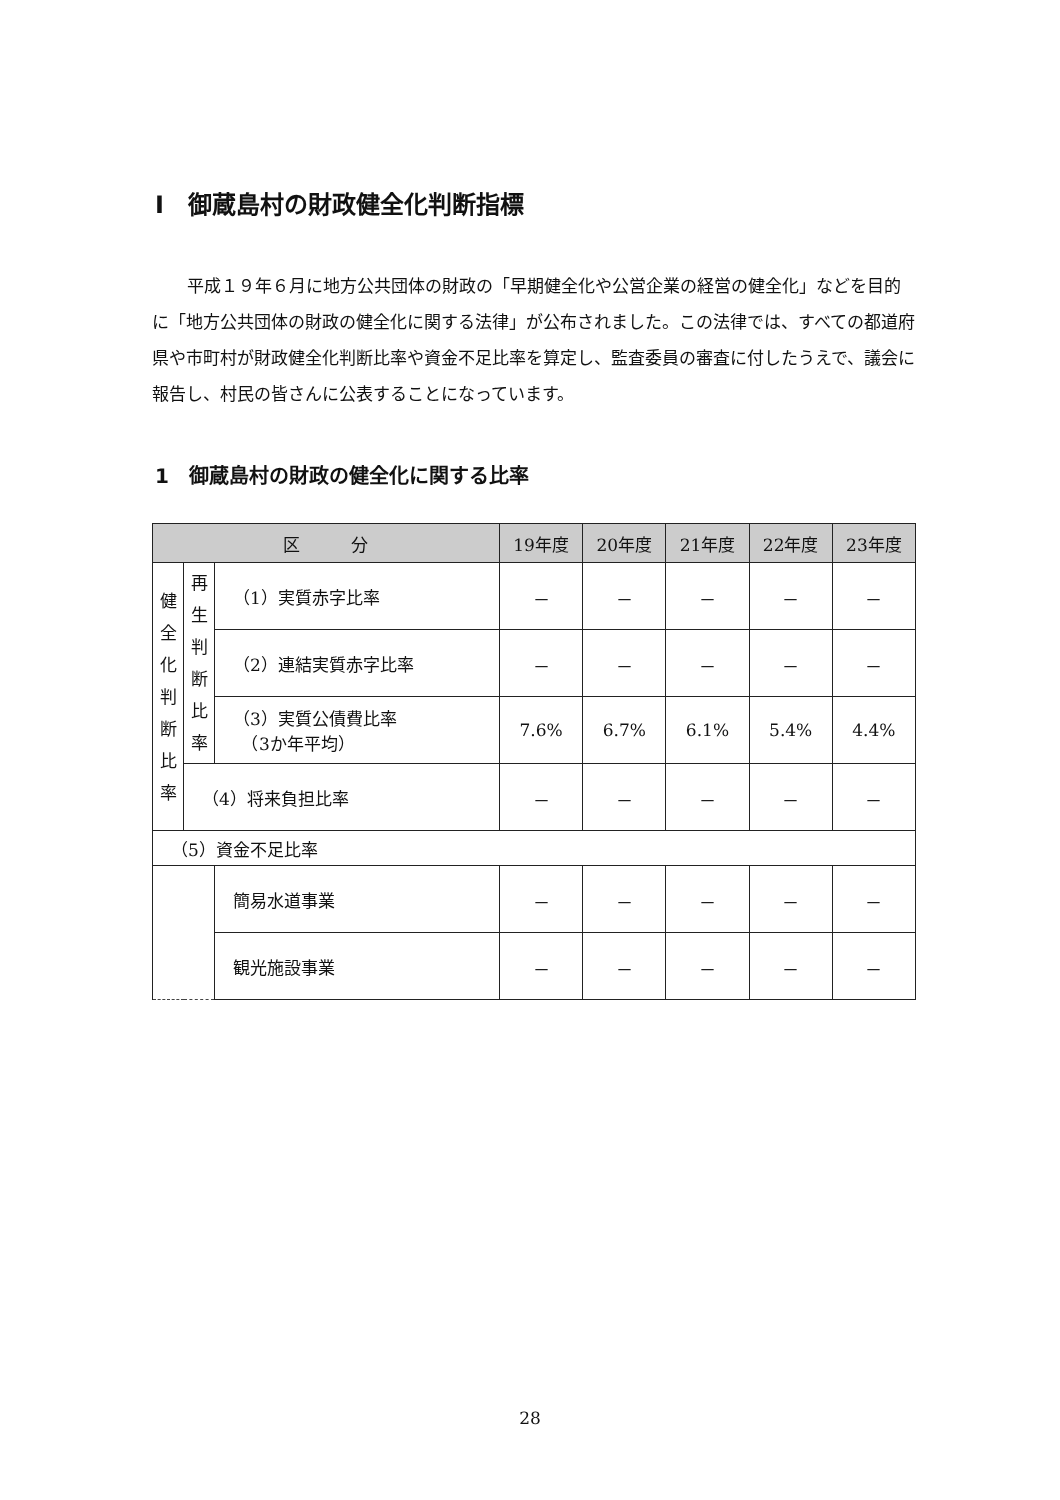I　御蔵島村の財政健全化判断指標
平成１９年６月に地方公共団体の財政の「早期健全化や公営企業の経営の健全化」などを目的に「地方公共団体の財政の健全化に関する法律」が公布されました。この法律では、すべての都道府県や市町村が財政健全化判断比率や資金不足比率を算定し、監査委員の審査に付したうえで、議会に報告し、村民の皆さんに公表することになっています。
1　御蔵島村の財政の健全化に関する比率
| 区 分 | | | 19年度 | 20年度 | 21年度 | 22年度 | 23年度 |
| --- | --- | --- | --- | --- | --- | --- | --- |
| 健 全 化 判 断 比 率 | 再 生 判 断 比 率 | （1）実質赤字比率 | － | － | － | － | － |
| | | （2）連結実質赤字比率 | － | － | － | － | － |
| | | （3）実質公債費比率 （3か年平均） | 7.6% | 6.7% | 6.1% | 5.4% | 4.4% |
| | （4）将来負担比率 | | － | － | － | － | － |
| （5）資金不足比率 | | | | | | | |
| | | 簡易水道事業 | － | － | － | － | － |
| | | 観光施設事業 | － | － | － | － | － |
28